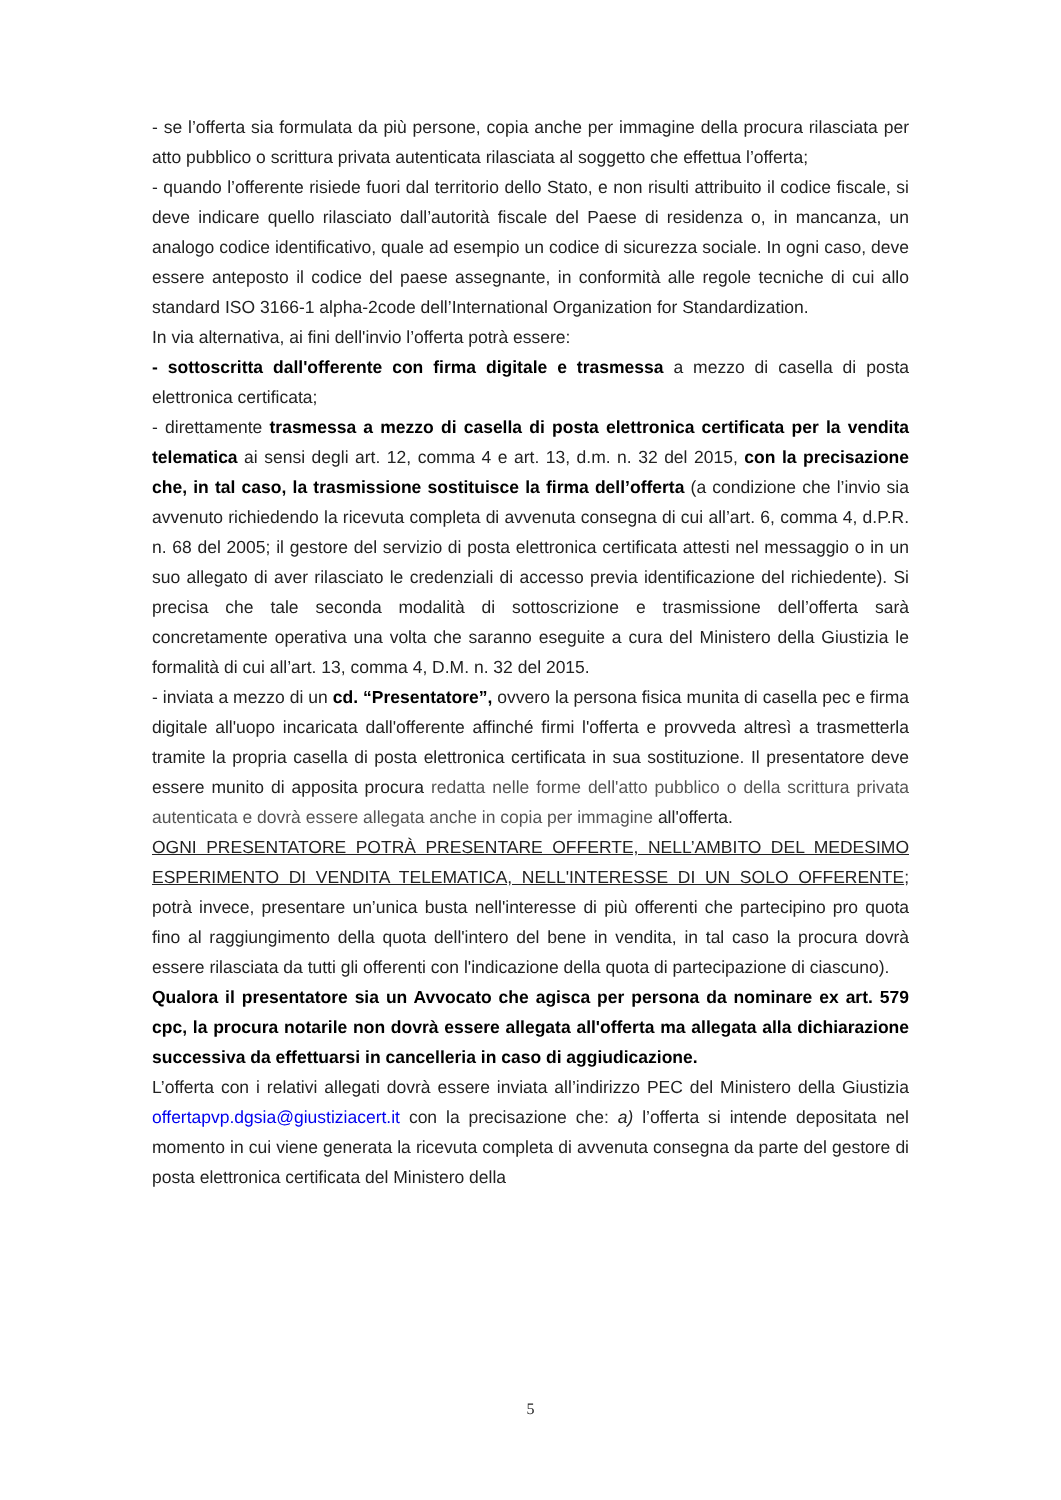- se l’offerta sia formulata da più persone, copia anche per immagine della procura rilasciata per atto pubblico o scrittura privata autenticata rilasciata al soggetto che effettua l’offerta;
- quando l’offerente risiede fuori dal territorio dello Stato, e non risulti attribuito il codice fiscale, si deve indicare quello rilasciato dall’autorità fiscale del Paese di residenza o, in mancanza, un analogo codice identificativo, quale ad esempio un codice di sicurezza sociale. In ogni caso, deve essere anteposto il codice del paese assegnante, in conformità alle regole tecniche di cui allo standard ISO 3166-1 alpha-2code dell’International Organization for Standardization.
In via alternativa, ai fini dell'invio l’offerta potrà essere:
- sottoscritta dall'offerente con firma digitale e trasmessa a mezzo di casella di posta elettronica certificata;
- direttamente trasmessa a mezzo di casella di posta elettronica certificata per la vendita telematica ai sensi degli art. 12, comma 4 e art. 13, d.m. n. 32 del 2015, con la precisazione che, in tal caso, la trasmissione sostituisce la firma dell’offerta (a condizione che l’invio sia avvenuto richiedendo la ricevuta completa di avvenuta consegna di cui all’art. 6, comma 4, d.P.R. n. 68 del 2005; il gestore del servizio di posta elettronica certificata attesti nel messaggio o in un suo allegato di aver rilasciato le credenziali di accesso previa identificazione del richiedente). Si precisa che tale seconda modalità di sottoscrizione e trasmissione dell’offerta sarà concretamente operativa una volta che saranno eseguite a cura del Ministero della Giustizia le formalità di cui all’art. 13, comma 4, D.M. n. 32 del 2015.
- inviata a mezzo di un cd. “Presentatore”, ovvero la persona fisica munita di casella pec e firma digitale all'uopo incaricata dall'offerente affinché firmi l'offerta e provveda altresì a trasmetterla tramite la propria casella di posta elettronica certificata in sua sostituzione. Il presentatore deve essere munito di apposita procura redatta nelle forme dell'atto pubblico o della scrittura privata autenticata e dovrà essere allegata anche in copia per immagine all'offerta.
OGNI PRESENTATORE POTRÀ PRESENTARE OFFERTE, NELL’AMBITO DEL MEDESIMO ESPERIMENTO DI VENDITA TELEMATICA, NELL'INTERESSE DI UN SOLO OFFERENTE; potrà invece, presentare un’unica busta nell'interesse di più offerenti che partecipino pro quota fino al raggiungimento della quota dell'intero del bene in vendita, in tal caso la procura dovrà essere rilasciata da tutti gli offerenti con l'indicazione della quota di partecipazione di ciascuno).
Qualora il presentatore sia un Avvocato che agisca per persona da nominare ex art. 579 cpc, la procura notarile non dovrà essere allegata all'offerta ma allegata alla dichiarazione successiva da effettuarsi in cancelleria in caso di aggiudicazione.
L’offerta con i relativi allegati dovrà essere inviata all’indirizzo PEC del Ministero della Giustizia offertapvp.dgsia@giustiziacert.it con la precisazione che: a) l’offerta si intende depositata nel momento in cui viene generata la ricevuta completa di avvenuta consegna da parte del gestore di posta elettronica certificata del Ministero della
5